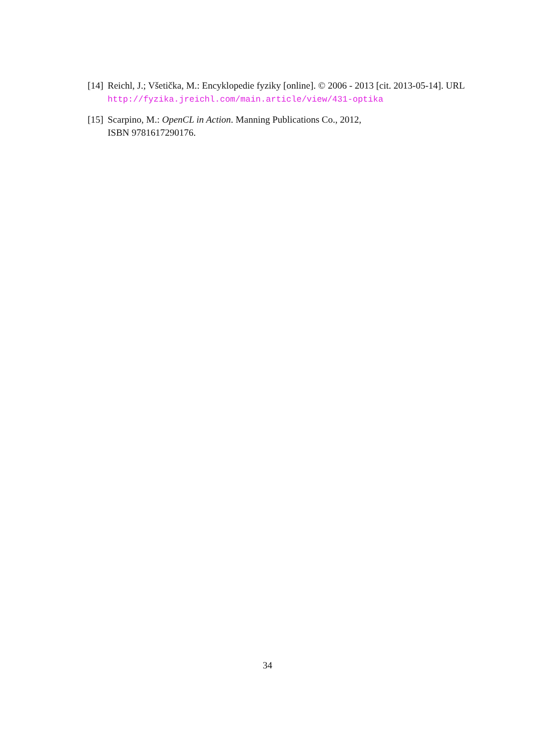[14] Reichl, J.; Všetička, M.: Encyklopedie fyziky [online]. © 2006 - 2013 [cit. 2013-05-14]. URL http://fyzika.jreichl.com/main.article/view/431-optika
[15] Scarpino, M.: OpenCL in Action. Manning Publications Co., 2012,
ISBN 9781617290176.
34